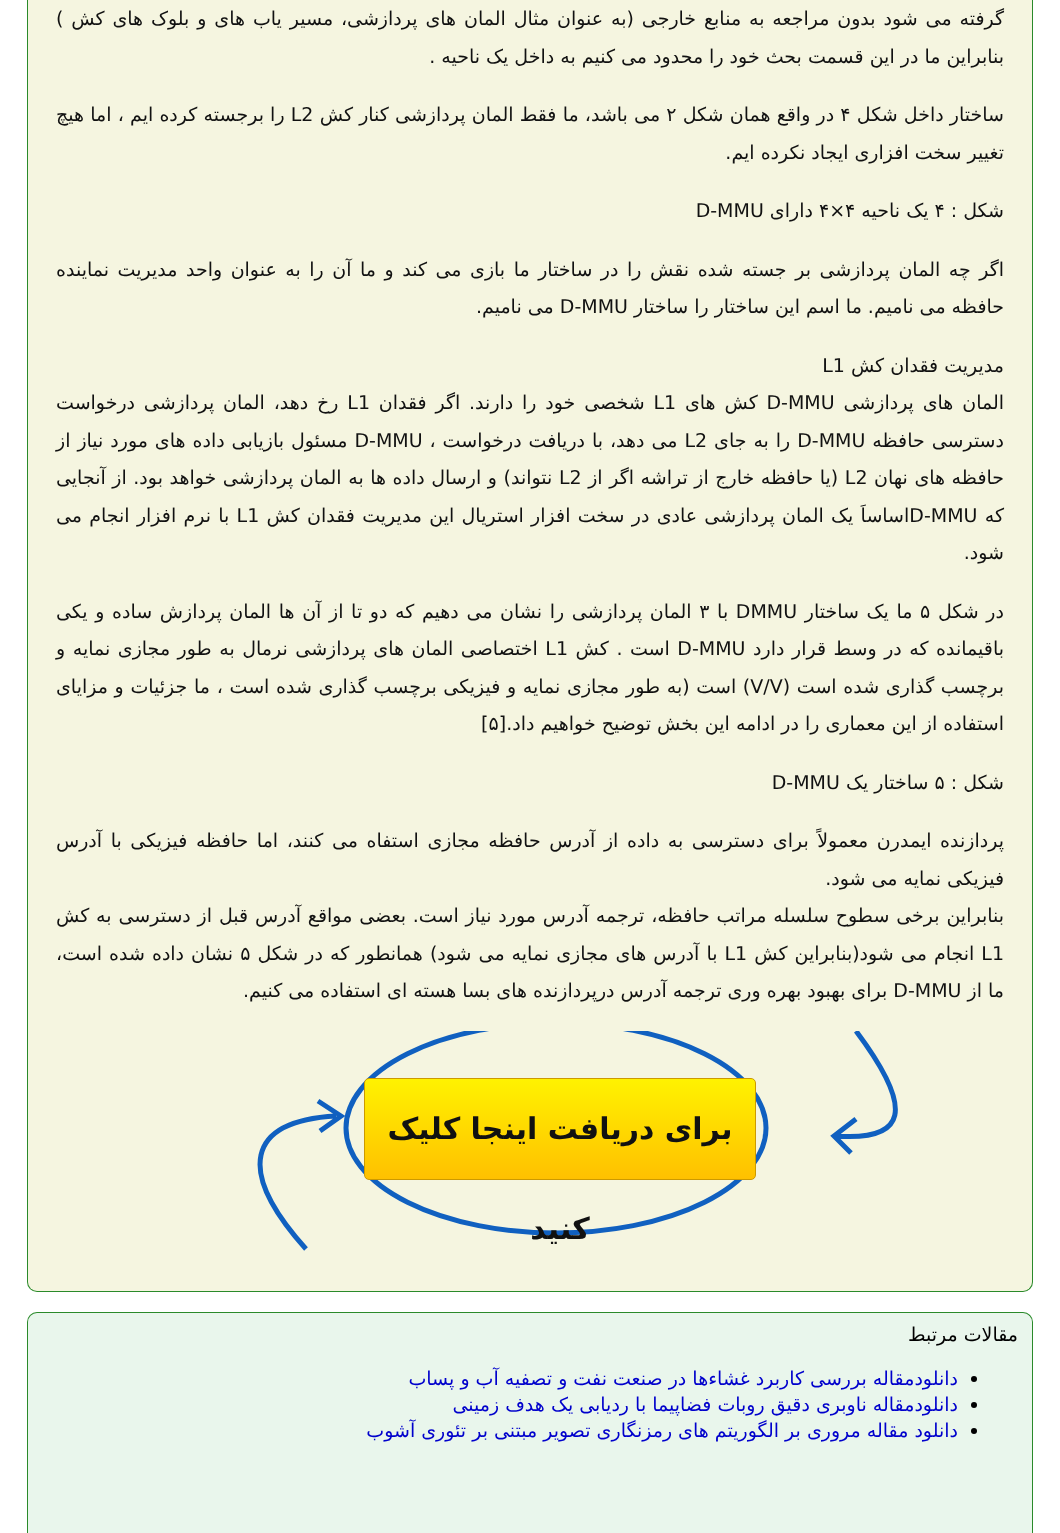گرفته می شود بدون مراجعه به منابع خارجی (به عنوان مثال المان های پردازشی، مسیر یاب های و بلوک های کش ) بنابراین ما در این قسمت بحث خود را محدود می کنیم به داخل یک ناحیه .
ساختار داخل شکل ۴ در واقع همان شکل ۲ می باشد، ما فقط المان پردازشی کنار کش L2 را برجسته کرده ایم ، اما هیچ تغییر سخت افزاری ایجاد نکرده ایم.
شکل : ۴ یک ناحیه ۴×۴ دارای D-MMU
اگر چه المان پردازشی بر جسته شده نقش را در ساختار ما بازی می کند و ما آن را به عنوان واحد مدیریت نماینده حافظه می نامیم. ما اسم این ساختار را ساختار D-MMU می نامیم.
مدیریت فقدان کش L1
المان های پردازشی D-MMU کش های L1 شخصی خود را دارند. اگر فقدان L1 رخ دهد، المان پردازشی درخواست دسترسی حافظه D-MMU را به جای L2 می دهد، با دریافت درخواست ، D-MMU مسئول بازیابی داده های مورد نیاز از حافظه های نهان L2 (یا حافظه خارج از تراشه اگر از L2 نتواند) و ارسال داده ها به المان پردازشی خواهد بود. از آنجایی که D-MMUاساساَ یک المان پردازشی عادی در سخت افزار استریال این مدیریت فقدان کش L1 با نرم افزار انجام می شود.
در شکل ۵ ما یک ساختار DMMU با ۳ المان پردازشی را نشان می دهیم که دو تا از آن ها المان پردازش ساده و یکی باقیمانده که در وسط قرار دارد D-MMU است . کش L1 اختصاصی المان های پردازشی نرمال به طور مجازی نمایه و برچسب گذاری شده است (V/V) است (به طور مجازی نمایه و فیزیکی برچسب گذاری شده است ، ما جزئیات و مزایای استفاده از این معماری را در ادامه این بخش توضیح خواهیم داد.[۵]
شکل : ۵ ساختار یک D-MMU
پردازنده ایمدرن معمولاً برای دسترسی به داده از آدرس حافظه مجازی استفاه می کنند، اما حافظه فیزیکی با آدرس فیزیکی نمایه می شود.
بنابراین برخی سطوح سلسله مراتب حافظه، ترجمه آدرس مورد نیاز است. بعضی مواقع آدرس قبل از دسترسی به کش L1 انجام می شود(بنابراین کش L1 با آدرس های مجازی نمایه می شود) همانطور که در شکل ۵ نشان داده شده است، ما از D-MMU برای بهبود بهره وری ترجمه آدرس درپردازنده های بسا هسته ای استفاده می کنیم.
برای دریافت اینجا کلیک کنید
مقالات مرتبط
دانلودمقاله بررسی کاربرد غشاءها در صنعت نفت و تصفیه آب و پساب
دانلودمقاله ناوبری دقیق روبات فضاپیما با ردیابی یک هدف زمینی
دانلود مقاله مروری بر الگوریتم های رمزنگاری تصویر مبتنی بر تئوری آشوب